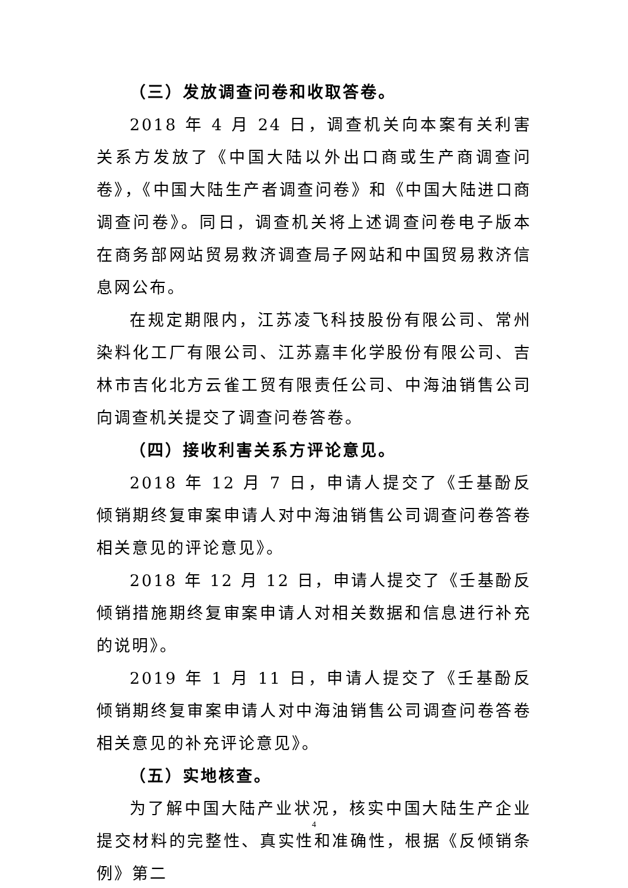（三）发放调查问卷和收取答卷。
2018 年 4 月 24 日，调查机关向本案有关利害关系方发放了《中国大陆以外出口商或生产商调查问卷》，《中国大陆生产者调查问卷》和《中国大陆进口商调查问卷》。同日，调查机关将上述调查问卷电子版本在商务部网站贸易救济调查局子网站和中国贸易救济信息网公布。
在规定期限内，江苏凌飞科技股份有限公司、常州染料化工厂有限公司、江苏嘉丰化学股份有限公司、吉林市吉化北方云雀工贸有限责任公司、中海油销售公司向调查机关提交了调查问卷答卷。
（四）接收利害关系方评论意见。
2018 年 12 月 7 日，申请人提交了《壬基酚反倾销期终复审案申请人对中海油销售公司调查问卷答卷相关意见的评论意见》。
2018 年 12 月 12 日，申请人提交了《壬基酚反倾销措施期终复审案申请人对相关数据和信息进行补充的说明》。
2019 年 1 月 11 日，申请人提交了《壬基酚反倾销期终复审案申请人对中海油销售公司调查问卷答卷相关意见的补充评论意见》。
（五）实地核查。
为了解中国大陆产业状况，核实中国大陆生产企业提交材料的完整性、真实性和准确性，根据《反倾销条例》第二
4